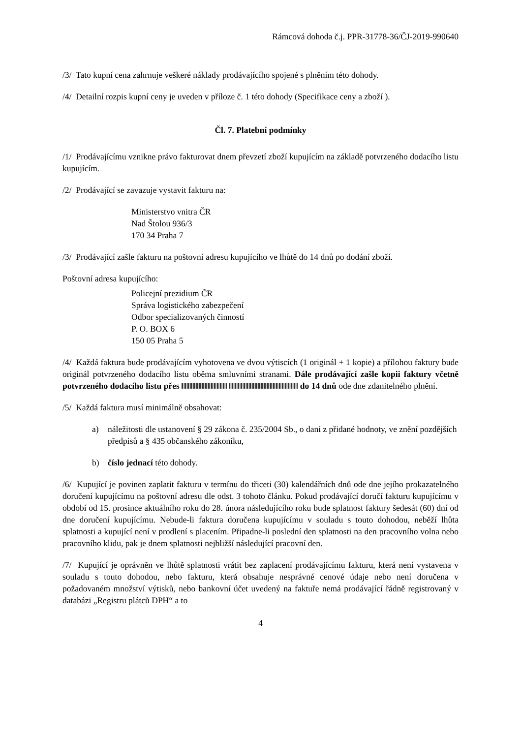Rámcová dohoda č.j. PPR-31778-36/ČJ-2019-990640
/3/ Tato kupní cena zahrnuje veškeré náklady prodávajícího spojené s plněním této dohody.
/4/ Detailní rozpis kupní ceny je uveden v příloze č. 1 této dohody (Specifikace ceny a zboží ).
Čl. 7. Platební podmínky
/1/ Prodávajícímu vznikne právo fakturovat dnem převzetí zboží kupujícím na základě potvrzeného dodacího listu kupujícím.
/2/ Prodávající se zavazuje vystavit fakturu na:
Ministerstvo vnitra ČR
Nad Štolou 936/3
170 34 Praha 7
/3/ Prodávající zašle fakturu na poštovní adresu kupujícího ve lhůtě do 14 dnů po dodání zboží.
Poštovní adresa kupujícího:
Policejní prezidium ČR
Správa logistického zabezpečení
Odbor specializovaných činností
P. O. BOX 6
150 05 Praha 5
/4/ Každá faktura bude prodávajícím vyhotovena ve dvou výtiscích (1 originál + 1 kopie) a přílohou faktury bude originál potvrzeného dodacího listu oběma smluvními stranami. Dále prodávající zašle kopii faktury včetně potvrzeného dodacího listu přes do 14 dnů ode dne zdanitelného plnění.
/5/ Každá faktura musí minimálně obsahovat:
a) náležitosti dle ustanovení § 29 zákona č. 235/2004 Sb., o dani z přidané hodnoty, ve znění pozdějších předpisů a § 435 občanského zákoníku,
b) číslo jednací této dohody.
/6/ Kupující je povinen zaplatit fakturu v termínu do třiceti (30) kalendářních dnů ode dne jejího prokazatelného doručení kupujícímu na poštovní adresu dle odst. 3 tohoto článku. Pokud prodávající doručí fakturu kupujícímu v období od 15. prosince aktuálního roku do 28. února následujícího roku bude splatnost faktury šedesát (60) dní od dne doručení kupujícímu. Nebude-li faktura doručena kupujícímu v souladu s touto dohodou, neběží lhůta splatnosti a kupující není v prodlení s placením. Připadne-li poslední den splatnosti na den pracovního volna nebo pracovního klidu, pak je dnem splatnosti nejbližší následující pracovní den.
/7/ Kupující je oprávněn ve lhůtě splatnosti vrátit bez zaplacení prodávajícímu fakturu, která není vystavena v souladu s touto dohodou, nebo fakturu, která obsahuje nesprávné cenové údaje nebo není doručena v požadovaném množství výtisků, nebo bankovní účet uvedený na faktuře nemá prodávající řádně registrovaný v databázi „Registru plátců DPH“ a to
4